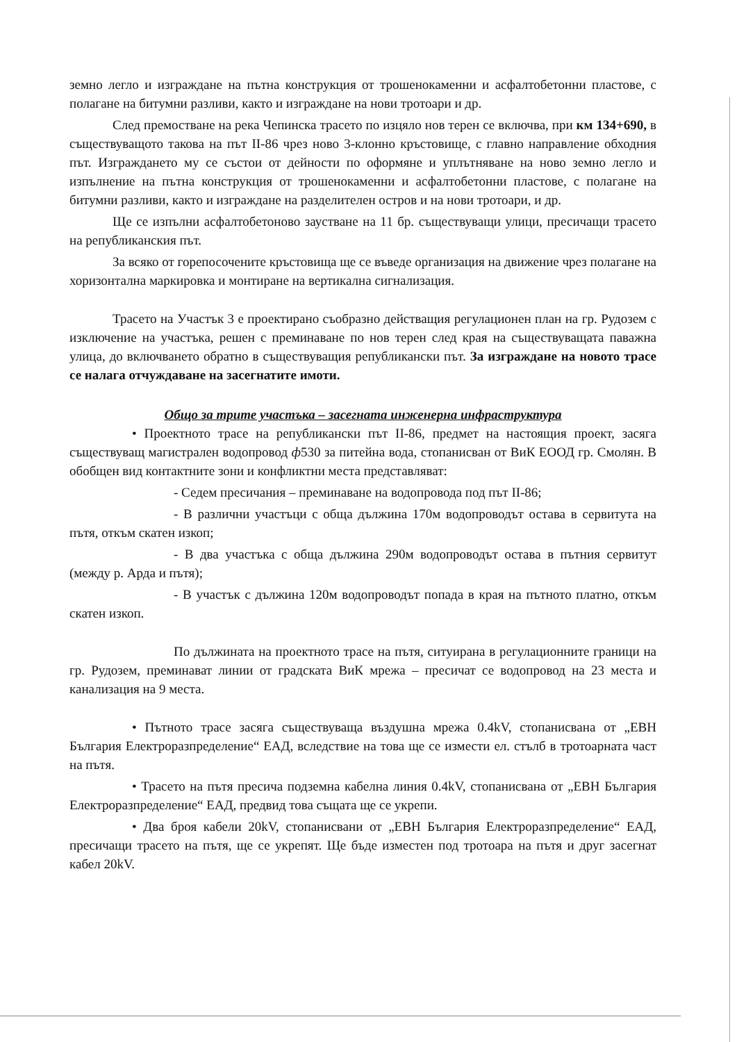земно легло и изграждане на пътна конструкция от трошенокаменни и асфалтобетонни пластове, с полагане на битумни разливи, както и изграждане на нови тротоари и др.
След премостване на река Чепинска трасето по изцяло нов терен се включва, при км 134+690, в съществуващото такова на път II-86 чрез ново 3-клонно кръстовище, с главно направление обходния път. Изграждането му се състои от дейности по оформяне и уплътняване на ново земно легло и изпълнение на пътна конструкция от трошенокаменни и асфалтобетонни пластове, с полагане на битумни разливи, както и изграждане на разделителен остров и на нови тротоари, и др.
Ще се изпълни асфалтобетоново заустване на 11 бр. съществуващи улици, пресичащи трасето на републиканския път.
За всяко от горепосочените кръстовища ще се въведе организация на движение чрез полагане на хоризонтална маркировка и монтиране на вертикална сигнализация.
Трасето на Участък 3 е проектирано съобразно действащия регулационен план на гр. Рудозем с изключение на участъка, решен с преминаване по нов терен след края на съществуващата паважна улица, до включването обратно в съществуващия републикански път. За изграждане на новото трасе се налага отчуждаване на засегнатите имоти.
Общо за трите участъка – засегната инженерна инфраструктура
• Проектното трасе на републикански път II-86, предмет на настоящия проект, засяга съществуващ магистрален водопровод ф530 за питейна вода, стопанисван от ВиК ЕООД гр. Смолян. В обобщен вид контактните зони и конфликтни места представляват:
- Седем пресичания – преминаване на водопровода под път II-86;
- В различни участъци с обща дължина 170м водопроводът остава в сервитута на пътя, откъм скатен изкоп;
- В два участъка с обща дължина 290м водопроводът остава в пътния сервитут (между р. Арда и пътя);
- В участък с дължина 120м водопроводът попада в края на пътното платно, откъм скатен изкоп.
По дължината на проектното трасе на пътя, ситуирана в регулационните граници на гр. Рудозем, преминават линии от градската ВиК мрежа – пресичат се водопровод на 23 места и канализация на 9 места.
• Пътното трасе засяга съществуваща въздушна мрежа 0.4kV, стопанисвана от „ЕВН България Електроразпределение“ ЕАД, вследствие на това ще се измести ел. стълб в тротоарната част на пътя.
• Трасето на пътя пресича подземна кабелна линия 0.4kV, стопанисвана от „ЕВН България Електроразпределение“ ЕАД, предвид това същата ще се укрепи.
• Два броя кабели 20kV, стопанисвани от „ЕВН България Електроразпределение“ ЕАД, пресичащи трасето на пътя, ще се укрепят. Ще бъде изместен под тротоара на пътя и друг засегнат кабел 20kV.